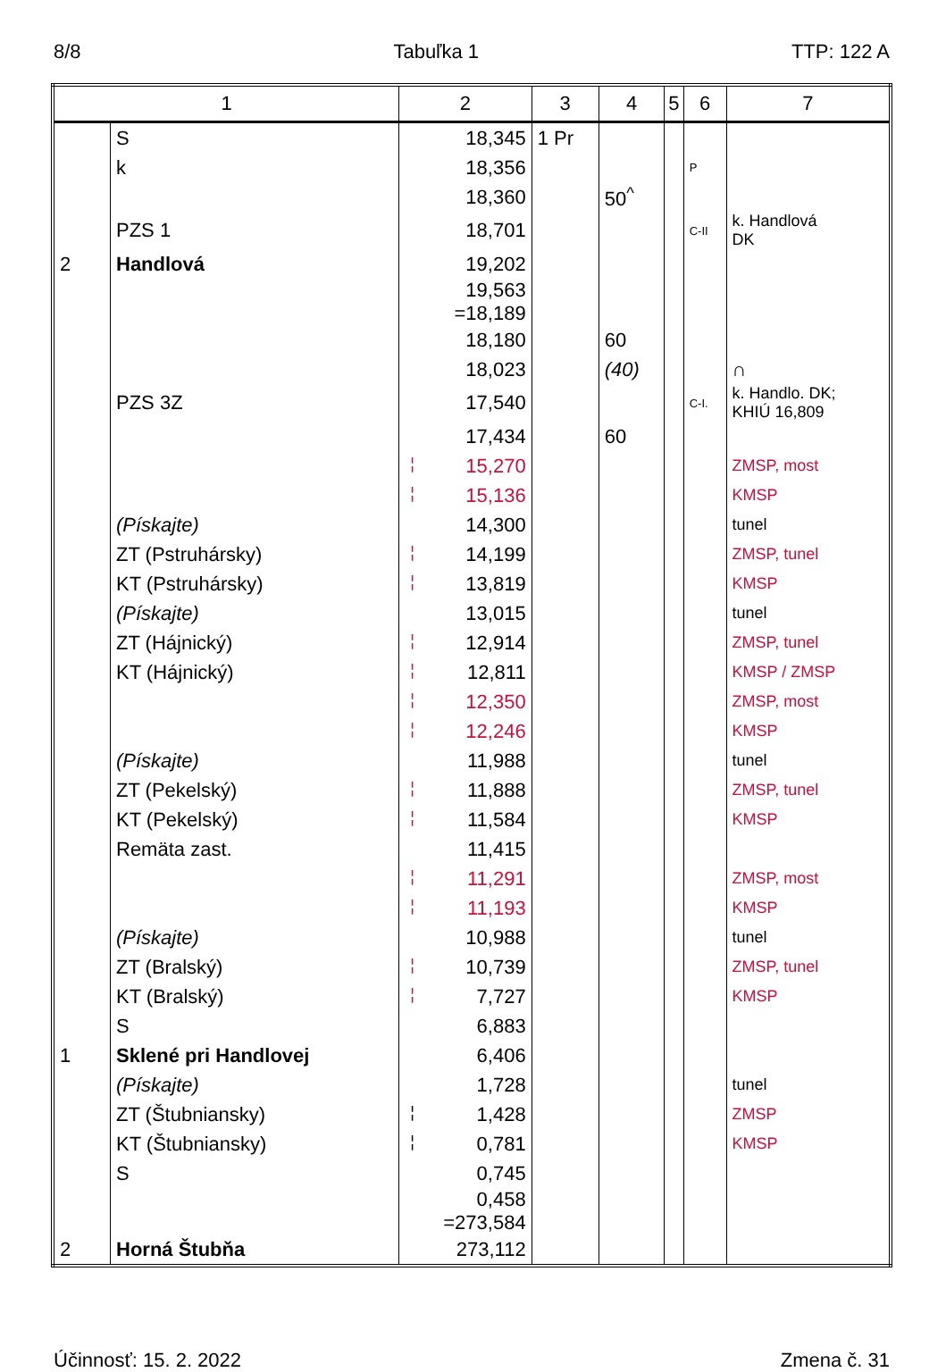8/8 Tabuľka 1 TTP: 122 A
| 1 | | 2 | 3 | 4 | 5 | 6 | 7 |
| --- | --- | --- | --- | --- | --- | --- | --- |
| | S | 18,345 | 1 Pr | | | | |
| | k | 18,356 | | | | P | |
| | | 18,360 | | 50<sup>^</sup> | | | |
| | PZS 1 | 18,701 | | | | C-II | k. Handlová DK |
| 2 | Handlová | 19,202 | | | | | |
| | | 19,563 =18,189 | | | | | |
| | | 18,180 | | 60 | | | |
| | | 18,023 | | (40) | | | ∩ |
| | PZS 3Z | 17,540 | | | | C-I. | k. Handlo. DK; KHIÚ 16,809 |
| | | 17,434 | | 60 | | | |
| | | ¦ 15,270 | | | | | ZMSP, most |
| | | ¦ 15,136 | | | | | KMSP |
| | (Pískajte) | 14,300 | | | | | tunel |
| | ZT (Pstruhársky) | ¦ 14,199 | | | | | ZMSP, tunel |
| | KT (Pstruhársky) | ¦ 13,819 | | | | | KMSP |
| | (Pískajte) | 13,015 | | | | | tunel |
| | ZT (Hájnický) | ¦ 12,914 | | | | | ZMSP, tunel |
| | KT (Hájnický) | ¦ 12,811 | | | | | KMSP / ZMSP |
| | | ¦ 12,350 | | | | | ZMSP, most |
| | | ¦ 12,246 | | | | | KMSP |
| | (Pískajte) | 11,988 | | | | | tunel |
| | ZT (Pekelský) | ¦ 11,888 | | | | | ZMSP, tunel |
| | KT (Pekelský) | ¦ 11,584 | | | | | KMSP |
| | Remäta zast. | 11,415 | | | | | |
| | | ¦ 11,291 | | | | | ZMSP, most |
| | | ¦ 11,193 | | | | | KMSP |
| | (Pískajte) | 10,988 | | | | | tunel |
| | ZT (Bralský) | ¦ 10,739 | | | | | ZMSP, tunel |
| | KT (Bralský) | ¦ 7,727 | | | | | KMSP |
| | S | 6,883 | | | | | |
| 1 | Sklené pri Handlovej | 6,406 | | | | | |
| | (Pískajte) | 1,728 | | | | | tunel |
| | ZT (Štubniansky) | ¦ 1,428 | | | | | ZMSP |
| | KT (Štubniansky) | ¦ 0,781 | | | | | KMSP |
| | S | 0,745 | | | | | |
| | | 0,458 =273,584 | | | | | |
| 2 | Horná Štubňa | 273,112 | | | | | |
Účinnosť: 15. 2. 2022 Zmena č. 31